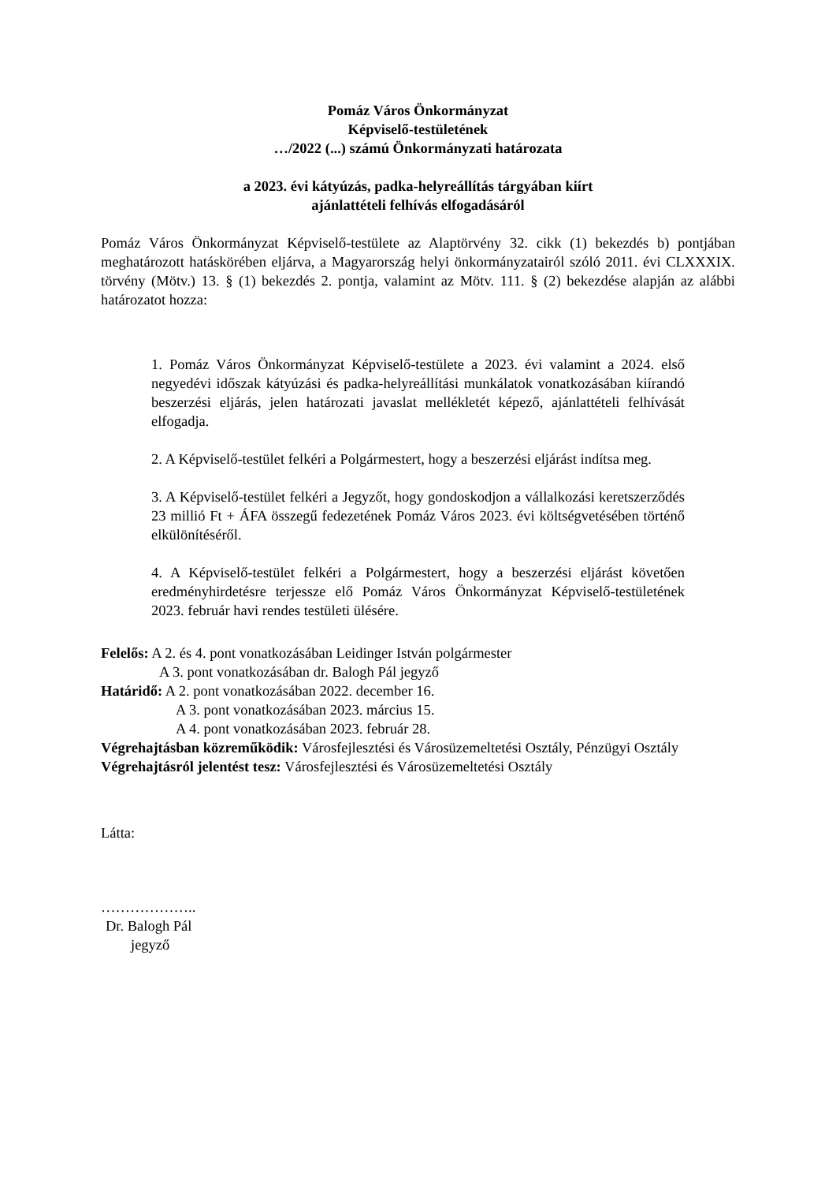Pomáz Város Önkormányzat
Képviselő-testületének
…/2022 (...) számú Önkormányzati határozata
a 2023. évi kátyúzás, padka-helyreállítás tárgyában kiírt
ajánlattételi felhívás elfogadásáról
Pomáz Város Önkormányzat Képviselő-testülete az Alaptörvény 32. cikk (1) bekezdés b) pontjában meghatározott hatáskörében eljárva, a Magyarország helyi önkormányzatairól szóló 2011. évi CLXXXIX. törvény (Mötv.) 13. § (1) bekezdés 2. pontja, valamint az Mötv. 111. § (2) bekezdése alapján az alábbi határozatot hozza:
1. Pomáz Város Önkormányzat Képviselő-testülete a 2023. évi valamint a 2024. első negyedévi időszak kátyúzási és padka-helyreállítási munkálatok vonatkozásában kiírandó beszerzési eljárás, jelen határozati javaslat mellékletét képező, ajánlattételi felhívását elfogadja.
2. A Képviselő-testület felkéri a Polgármestert, hogy a beszerzési eljárást indítsa meg.
3. A Képviselő-testület felkéri a Jegyzőt, hogy gondoskodjon a vállalkozási keretszerződés 23 millió Ft + ÁFA összegű fedezetének Pomáz Város 2023. évi költségvetésében történő elkülönítéséről.
4. A Képviselő-testület felkéri a Polgármestert, hogy a beszerzési eljárást követően eredményhirdetésre terjessze elő Pomáz Város Önkormányzat Képviselő-testületének 2023. február havi rendes testületi ülésére.
Felelős: A 2. és 4. pont vonatkozásában Leidinger István polgármester
A 3. pont vonatkozásában dr. Balogh Pál jegyző
Határidő: A 2. pont vonatkozásában 2022. december 16.
A 3. pont vonatkozásában 2023. március 15.
A 4. pont vonatkozásában 2023. február 28.
Végrehajtásban közreműködik: Városfejlesztési és Városüzemeltetési Osztály, Pénzügyi Osztály
Végrehajtásról jelentést tesz: Városfejlesztési és Városüzemeltetési Osztály
Látta:
………………..
Dr. Balogh Pál
jegyző